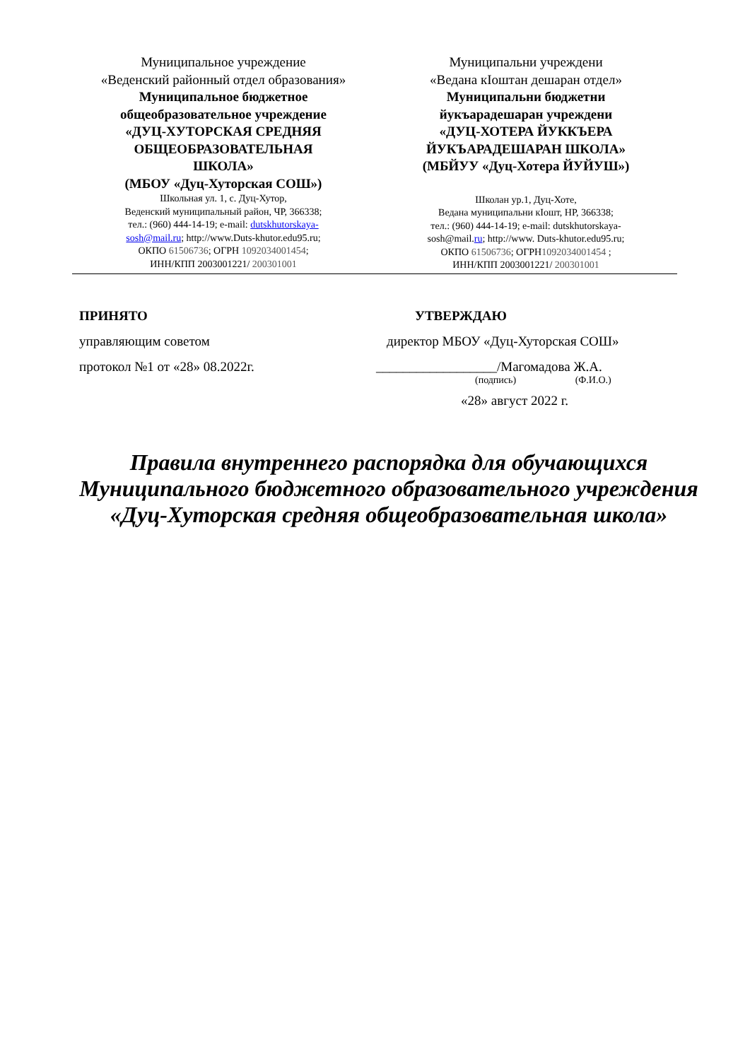Муниципальное учреждение
«Веденский районный отдел образования»
Муниципальное бюджетное
общеобразовательное учреждение
«ДУЦ-ХУТОРСКАЯ СРЕДНЯЯ
ОБЩЕОБРАЗОВАТЕЛЬНАЯ
ШКОЛА»
(МБОУ «Дуц-Хуторская СОШ»)
Школьная ул. 1, с. Дуц-Хутор,
Веденский муниципальный район, ЧР, 366338;
тел.: (960) 444-14-19; e-mail: dutskhutorskaya-
sosh@mail.ru; http://www.Duts-khutor.edu95.ru;
ОКПО 61506736; ОГРН 1092034001454;
ИНН/КПП 2003001221/ 200301001
Муниципальни учреждени
«Ведана кIоштан дешаран отдел»
Муниципальни бюджетни
йукъарадешаран учреждени
«ДУЦ-ХОТЕРА ЙУККЪЕРА
ЙУКЪАРАДЕШАРАН ШКОЛА»
(МБЙУУ «Дуц-Хотера ЙУЙУШ»)
Школан ур.1, Дуц-Хоте,
Ведана муниципальни кIошт, НР, 366338;
тел.: (960) 444-14-19; e-mail: dutskhutorskaya-
sosh@mail.ru; http://www. Duts-khutor.edu95.ru;
ОКПО 61506736; ОГРН1092034001454 ;
ИНН/КПП 2003001221/ 200301001
ПРИНЯТО
управляющим советом
протокол №1 от «28» 08.2022г.
УТВЕРЖДАЮ
директор МБОУ «Дуц-Хуторская СОШ»
__________________/Магомадова Ж.А.
(подпись) (Ф.И.О.)
«28» август 2022 г.
Правила внутреннего распорядка для обучающихся Муниципального бюджетного образовательного учреждения «Дуц-Хуторская средняя общеобразовательная школа»